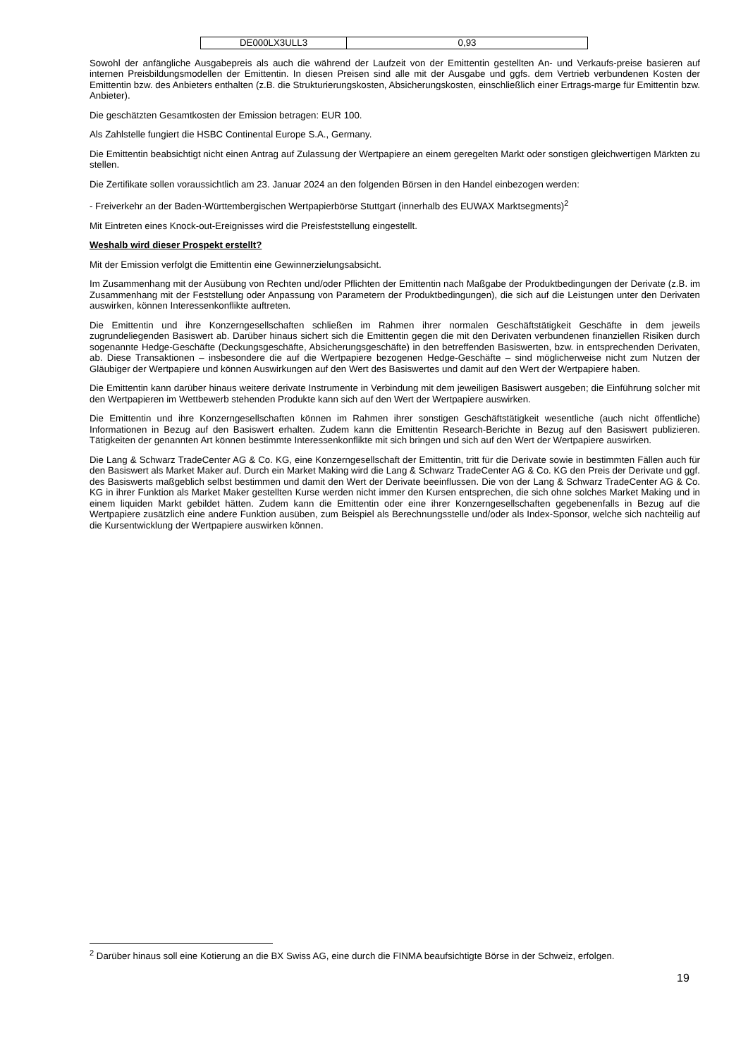| DE000LX3ULL3 | 0,93 |
Sowohl der anfängliche Ausgabepreis als auch die während der Laufzeit von der Emittentin gestellten An- und Verkaufs-preise basieren auf internen Preisbildungsmodellen der Emittentin. In diesen Preisen sind alle mit der Ausgabe und ggfs. dem Vertrieb verbundenen Kosten der Emittentin bzw. des Anbieters enthalten (z.B. die Strukturierungskosten, Absicherungskosten, einschließlich einer Ertrags-marge für Emittentin bzw. Anbieter).
Die geschätzten Gesamtkosten der Emission betragen: EUR 100.
Als Zahlstelle fungiert die HSBC Continental Europe S.A., Germany.
Die Emittentin beabsichtigt nicht einen Antrag auf Zulassung der Wertpapiere an einem geregelten Markt oder sonstigen gleichwertigen Märkten zu stellen.
Die Zertifikate sollen voraussichtlich am 23. Januar 2024 an den folgenden Börsen in den Handel einbezogen werden:
- Freiverkehr an der Baden-Württembergischen Wertpapierbörse Stuttgart (innerhalb des EUWAX Marktsegments)<sup>2</sup>
Mit Eintreten eines Knock-out-Ereignisses wird die Preisfeststellung eingestellt.
Weshalb wird dieser Prospekt erstellt?
Mit der Emission verfolgt die Emittentin eine Gewinnerzielungsabsicht.
Im Zusammenhang mit der Ausübung von Rechten und/oder Pflichten der Emittentin nach Maßgabe der Produktbedingungen der Derivate (z.B. im Zusammenhang mit der Feststellung oder Anpassung von Parametern der Produktbedingungen), die sich auf die Leistungen unter den Derivaten auswirken, können Interessenkonflikte auftreten.
Die Emittentin und ihre Konzerngesellschaften schließen im Rahmen ihrer normalen Geschäftstätigkeit Geschäfte in dem jeweils zugrundeliegenden Basiswert ab. Darüber hinaus sichert sich die Emittentin gegen die mit den Derivaten verbundenen finanziellen Risiken durch sogenannte Hedge-Geschäfte (Deckungsgeschäfte, Absicherungsgeschäfte) in den betreffenden Basiswerten, bzw. in entsprechenden Derivaten, ab. Diese Transaktionen – insbesondere die auf die Wertpapiere bezogenen Hedge-Geschäfte – sind möglicherweise nicht zum Nutzen der Gläubiger der Wertpapiere und können Auswirkungen auf den Wert des Basiswertes und damit auf den Wert der Wertpapiere haben.
Die Emittentin kann darüber hinaus weitere derivate Instrumente in Verbindung mit dem jeweiligen Basiswert ausgeben; die Einführung solcher mit den Wertpapieren im Wettbewerb stehenden Produkte kann sich auf den Wert der Wertpapiere auswirken.
Die Emittentin und ihre Konzerngesellschaften können im Rahmen ihrer sonstigen Geschäftstätigkeit wesentliche (auch nicht öffentliche) Informationen in Bezug auf den Basiswert erhalten. Zudem kann die Emittentin Research-Berichte in Bezug auf den Basiswert publizieren. Tätigkeiten der genannten Art können bestimmte Interessenkonflikte mit sich bringen und sich auf den Wert der Wertpapiere auswirken.
Die Lang & Schwarz TradeCenter AG & Co. KG, eine Konzerngesellschaft der Emittentin, tritt für die Derivate sowie in bestimmten Fällen auch für den Basiswert als Market Maker auf. Durch ein Market Making wird die Lang & Schwarz TradeCenter AG & Co. KG den Preis der Derivate und ggf. des Basiswerts maßgeblich selbst bestimmen und damit den Wert der Derivate beeinflussen. Die von der Lang & Schwarz TradeCenter AG & Co. KG in ihrer Funktion als Market Maker gestellten Kurse werden nicht immer den Kursen entsprechen, die sich ohne solches Market Making und in einem liquiden Markt gebildet hätten. Zudem kann die Emittentin oder eine ihrer Konzerngesellschaften gegebenenfalls in Bezug auf die Wertpapiere zusätzlich eine andere Funktion ausüben, zum Beispiel als Berechnungsstelle und/oder als Index-Sponsor, welche sich nachteilig auf die Kursentwicklung der Wertpapiere auswirken können.
<sup>2</sup> Darüber hinaus soll eine Kotierung an die BX Swiss AG, eine durch die FINMA beaufsichtigte Börse in der Schweiz, erfolgen.
19